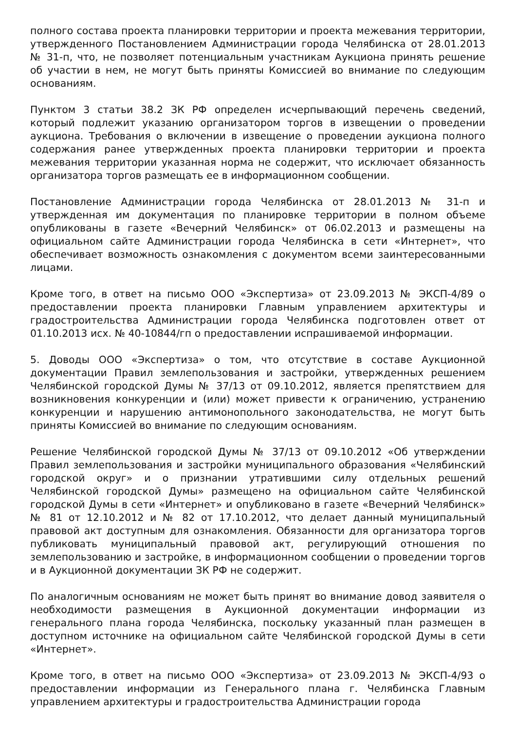полного состава проекта планировки территории и проекта межевания территории, утвержденного Постановлением Администрации города Челябинска от 28.01.2013 № 31-п, что, не позволяет потенциальным участникам Аукциона принять решение об участии в нем, не могут быть приняты Комиссией во внимание по следующим основаниям.
Пунктом 3 статьи 38.2 ЗК РФ определен исчерпывающий перечень сведений, который подлежит указанию организатором торгов в извещении о проведении аукциона. Требования о включении в извещение о проведении аукциона полного содержания ранее утвержденных проекта планировки территории и проекта межевания территории указанная норма не содержит, что исключает обязанность организатора торгов размещать ее в информационном сообщении.
Постановление Администрации города Челябинска от 28.01.2013 № 31-п и утвержденная им документация по планировке территории в полном объеме опубликованы в газете «Вечерний Челябинск» от 06.02.2013 и размещены на официальном сайте Администрации города Челябинска в сети «Интернет», что обеспечивает возможность ознакомления с документом всеми заинтересованными лицами.
Кроме того, в ответ на письмо ООО «Экспертиза» от 23.09.2013 № ЭКСП-4/89 о предоставлении проекта планировки Главным управлением архитектуры и градостроительства Администрации города Челябинска подготовлен ответ от 01.10.2013 исх. № 40-10844/гп о предоставлении испрашиваемой информации.
5. Доводы ООО «Экспертиза» о том, что отсутствие в составе Аукционной документации Правил землепользования и застройки, утвержденных решением Челябинской городской Думы № 37/13 от 09.10.2012, является препятствием для возникновения конкуренции и (или) может привести к ограничению, устранению конкуренции и нарушению антимонопольного законодательства, не могут быть приняты Комиссией во внимание по следующим основаниям.
Решение Челябинской городской Думы № 37/13 от 09.10.2012 «Об утверждении Правил землепользования и застройки муниципального образования «Челябинский городской округ» и о признании утратившими силу отдельных решений Челябинской городской Думы» размещено на официальном сайте Челябинской городской Думы в сети «Интернет» и опубликовано в газете «Вечерний Челябинск» № 81 от 12.10.2012 и № 82 от 17.10.2012, что делает данный муниципальный правовой акт доступным для ознакомления. Обязанности для организатора торгов публиковать муниципальный правовой акт, регулирующий отношения по землепользованию и застройке, в информационном сообщении о проведении торгов и в Аукционной документации ЗК РФ не содержит.
По аналогичным основаниям не может быть принят во внимание довод заявителя о необходимости размещения в Аукционной документации информации из генерального плана города Челябинска, поскольку указанный план размещен в доступном источнике на официальном сайте Челябинской городской Думы в сети «Интернет».
Кроме того, в ответ на письмо ООО «Экспертиза» от 23.09.2013 № ЭКСП-4/93 о предоставлении информации из Генерального плана г. Челябинска Главным управлением архитектуры и градостроительства Администрации города